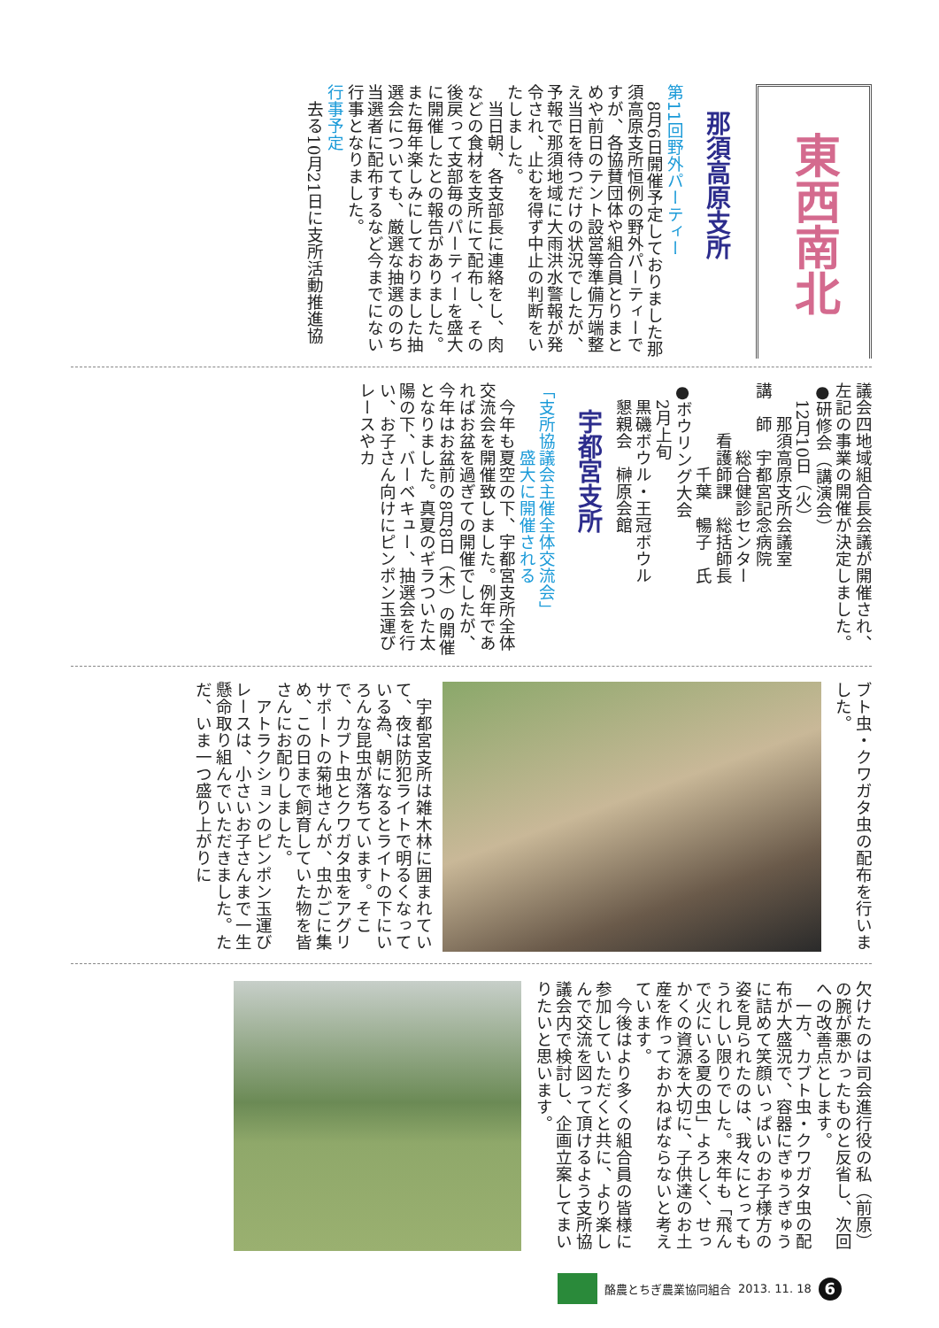東西南北
那須高原支所
第11回野外パーティー
8月6日開催予定しておりました那須高原支所恒例の野外パーティーですが、各協賛団体や組合員とりまとめや前日のテント設営等準備万端整え当日を待つだけの状況でしたが、予報で那須地域に大雨洪水警報が発令され、止むを得ず中止の判断をいたしました。
当日朝、各支部長に連絡をし、肉などの食材を支所にて配布し、その後戻って支部毎のパーティーを盛大に開催したとの報告がありました。また毎年楽しみにしておりました抽選会についても、厳選な抽選ののち当選者に配布するなど今までにない行事となりました。
行事予定
去る10月21日に支所活動推進協
議会四地域組合長会議が開催され、左記の事業の開催が決定しました。
●研修会（講演会）
12月10日（火）
　那須高原支所会議室
講　師　宇都宮記念病院
　　　総合健診センター
　　看護師課　総括師長
　　　　千葉　暢子　氏
●ボウリング大会
2月上旬
黒磯ボウル・王冠ボウル
懇親会　榊原会館
宇都宮支所
「支所協議会主催全体交流会」
　　　　盛大に開催される
今年も夏空の下、宇都宮支所全体交流会を開催致しました。例年であればお盆を過ぎての開催でしたが、今年はお盆前の8月8日（木）の開催となりました。真夏のギラついた太陽の下、バーベキュー、抽選会を行い、お子さん向けにピンポン玉運びレースやカ
ブト虫・クワガタ虫の配布を行いました。
宇都宮支所は雑木林に囲まれていて、夜は防犯ライトで明るくなっている為、朝になるとライトの下にいろんな昆虫が落ちています。そこで、カブト虫とクワガタ虫をアグリサポートの菊地さんが、虫かごに集め、この日まで飼育していた物を皆さんにお配りしました。
アトラクションのピンポン玉運びレースは、小さいお子さんまで一生懸命取り組んでいただきました。ただ、いま一つ盛り上がりに
欠けたのは司会進行役の私（前原）の腕が悪かったものと反省し、次回への改善点とします。
一方、カブト虫・クワガタ虫の配布が大盛況で、容器にぎゅうぎゅうに詰めて笑顔いっぱいのお子様方の姿を見られたのは、我々にとってもうれしい限りでした。来年も「飛んで火にいる夏の虫」よろしく、せっかくの資源を大切に、子供達のお土産を作っておかねばならないと考えています。
今後はより多くの組合員の皆様に参加していただくと共に、より楽しんで交流を図って頂けるよう支所協議会内で検討し、企画立案してまいりたいと思います。
酪農とちぎ農業協同組合 2013. 11. 18 6